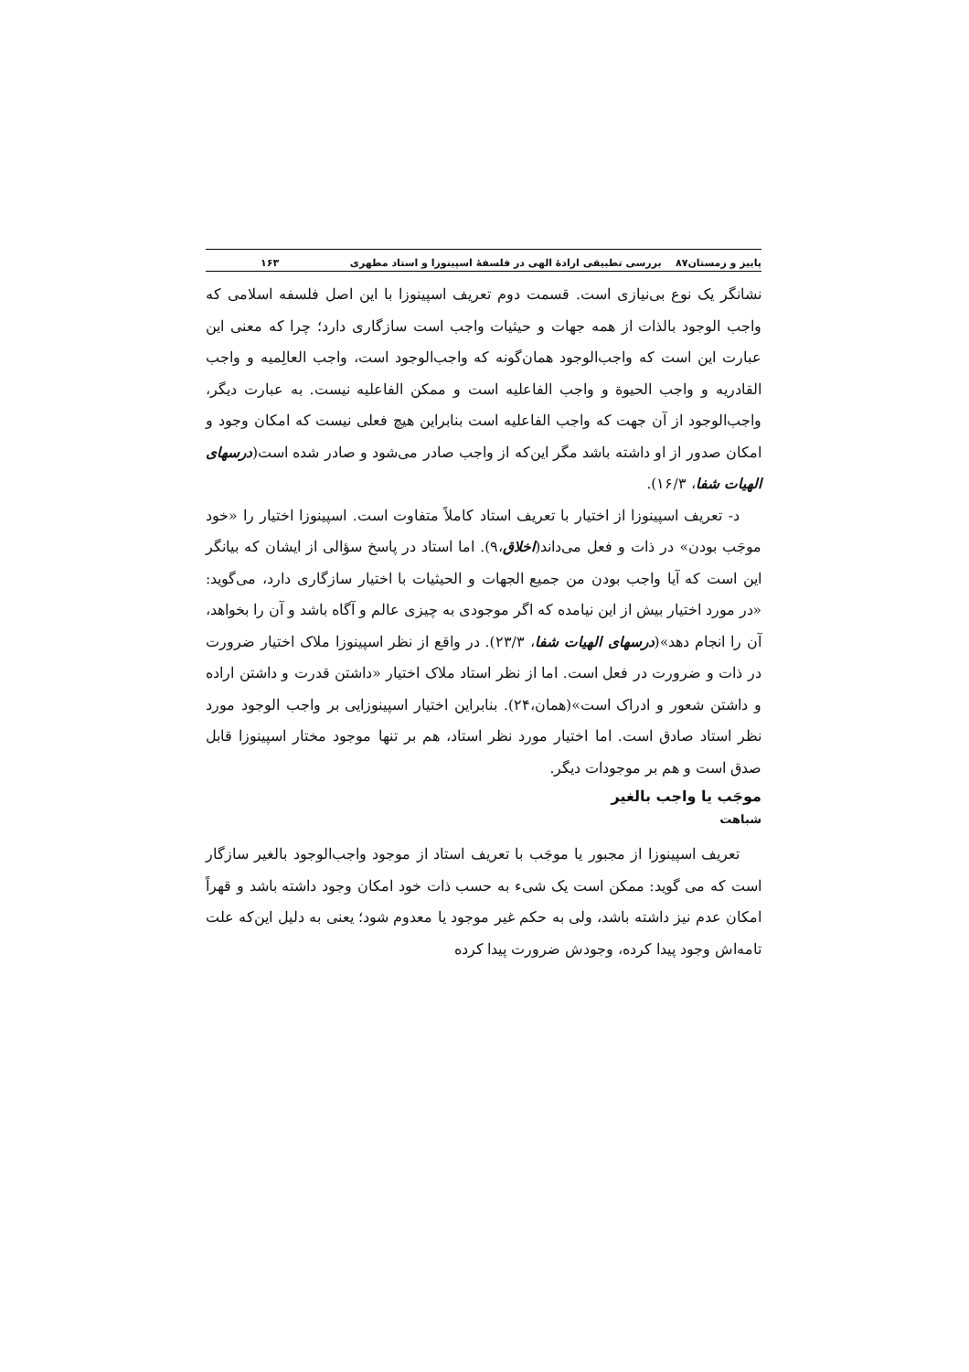پاییز و زمستان۸۷ بررسی تطبیقی ارادهٔ الهی در فلسفهٔ اسپینوزا و استاد مطهری ۱۶۳
نشانگر یک نوع بی‌نیازی است. قسمت دوم تعریف اسپینوزا با این اصل فلسفه اسلامی که واجب الوجود بالذات از همه جهات و حیثیات واجب است سازگاری دارد؛ چرا که معنی این عبارت این است که واجب‌الوجود همان‌گونه که واجب‌الوجود است، واجب العالِمیه و واجب القادریه و واجب الحیوة و واجب الفاعلیه است و ممکن الفاعلیه نیست. به عبارت دیگر، واجب‌الوجود از آن جهت که واجب الفاعلیه است بنابراین هیچ فعلی نیست که امکان وجود و امکان صدور از او داشته باشد مگر این‌که از واجب صادر می‌شود و صادر شده است(درسهای الهیات شفا، ۱۶/۳).
د- تعریف اسپینوزا از اختیار با تعریف استاد کاملاً متفاوت است. اسپینوزا اختیار را «خود موجَب بودن» در ذات و فعل می‌داند(اخلاق،۹). اما استاد در پاسخ سؤالی از ایشان که بیانگر این است که آیا واجب بودن من جمیع الجهات و الحیثیات با اختیار سازگاری دارد، می‌گوید: «در مورد اختیار بیش از این نیامده که اگر موجودی به چیزی عالم و آگاه باشد و آن را بخواهد، آن را انجام دهد»(درسهای الهیات شفا، ۲۳/۳). در واقع از نظر اسپینوزا ملاک اختیار ضرورت در ذات و ضرورت در فعل است. اما از نظر استاد ملاک اختیار «داشتن قدرت و داشتن اراده و داشتن شعور و ادراک است»(همان،۲۴). بنابراین اختیار اسپینوزایی بر واجب الوجود مورد نظر استاد صادق است. اما اختیار مورد نظر استاد، هم بر تنها موجود مختار اسپینوزا قابل صدق است و هم بر موجودات دیگر.
موجَب یا واجب بالغیر
شباهت
تعریف اسپینوزا از مجبور یا موجَب با تعریف استاد از موجود واجب‌الوجود بالغیر سازگار است که می گوید: ممکن است یک شیء به حسب ذات خود امکان وجود داشته باشد و قهراً امکان عدم نیز داشته باشد، ولی به حکم غیر موجود یا معدوم شود؛ یعنی به دلیل این‌که علت تامه‌اش وجود پیدا کرده، وجودش ضرورت پیدا کرده